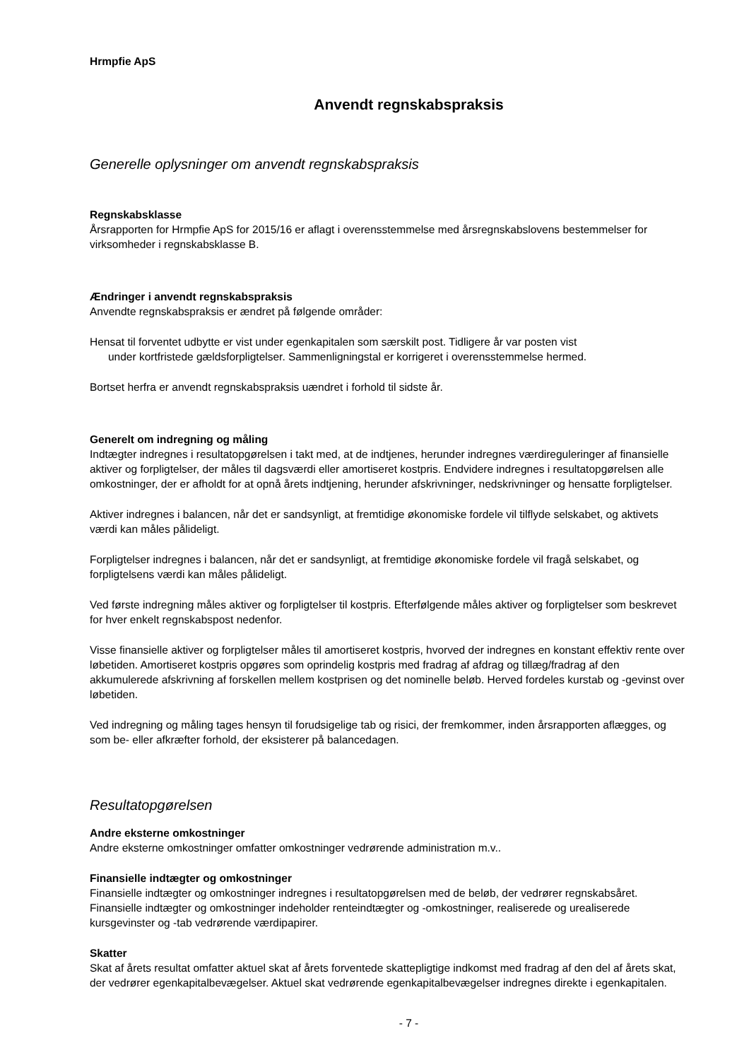Hrmpfie ApS
Anvendt regnskabspraksis
Generelle oplysninger om anvendt regnskabspraksis
Regnskabsklasse
Årsrapporten for Hrmpfie ApS for 2015/16 er aflagt i overensstemmelse med årsregnskabslovens bestemmelser for virksomheder i regnskabsklasse B.
Ændringer i anvendt regnskabspraksis
Anvendte regnskabspraksis er ændret på følgende områder:
Hensat til forventet udbytte er vist under egenkapitalen som særskilt post. Tidligere år var posten vist
under kortfristede gældsforpligtelser. Sammenligningstal er korrigeret i overensstemmelse hermed.
Bortset herfra er anvendt regnskabspraksis uændret i forhold til sidste år.
Generelt om indregning og måling
Indtægter indregnes i resultatopgørelsen i takt med, at de indtjenes, herunder indregnes værdireguleringer af finansielle aktiver og forpligtelser, der måles til dagsværdi eller amortiseret kostpris. Endvidere indregnes i resultatopgørelsen alle omkostninger, der er afholdt for at opnå årets indtjening, herunder afskrivninger, nedskrivninger og hensatte forpligtelser.
Aktiver indregnes i balancen, når det er sandsynligt, at fremtidige økonomiske fordele vil tilflyde selskabet, og aktivets værdi kan måles pålideligt.
Forpligtelser indregnes i balancen, når det er sandsynligt, at fremtidige økonomiske fordele vil fragå selskabet, og forpligtelsens værdi kan måles pålideligt.
Ved første indregning måles aktiver og forpligtelser til kostpris. Efterfølgende måles aktiver og forpligtelser som beskrevet for hver enkelt regnskabspost nedenfor.
Visse finansielle aktiver og forpligtelser måles til amortiseret kostpris, hvorved der indregnes en konstant effektiv rente over løbetiden. Amortiseret kostpris opgøres som oprindelig kostpris med fradrag af afdrag og tillæg/fradrag af den akkumulerede afskrivning af forskellen mellem kostprisen og det nominelle beløb. Herved fordeles kurstab og -gevinst over løbetiden.
Ved indregning og måling tages hensyn til forudsigelige tab og risici, der fremkommer, inden årsrapporten aflægges, og som be- eller afkræfter forhold, der eksisterer på balancedagen.
Resultatopgørelsen
Andre eksterne omkostninger
Andre eksterne omkostninger omfatter omkostninger vedrørende administration m.v..
Finansielle indtægter og omkostninger
Finansielle indtægter og omkostninger indregnes i resultatopgørelsen med de beløb, der vedrører regnskabsåret. Finansielle indtægter og omkostninger indeholder renteindtægter og -omkostninger, realiserede og urealiserede kursgevinster og -tab vedrørende værdipapirer.
Skatter
Skat af årets resultat omfatter aktuel skat af årets forventede skattepligtige indkomst med fradrag af den del af årets skat, der vedrører egenkapitalbevægelser. Aktuel skat vedrørende egenkapitalbevægelser indregnes direkte i egenkapitalen.
- 7 -